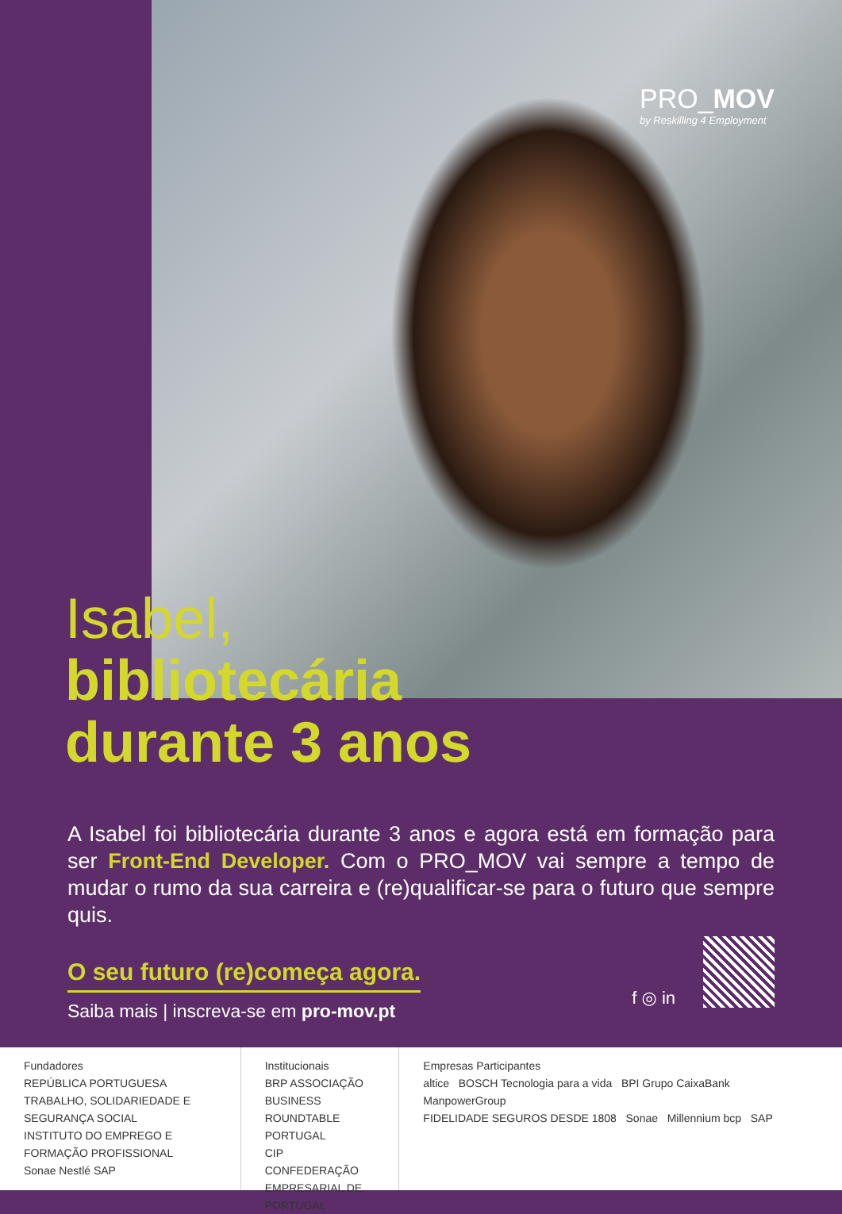PRO_MOV
by Reskilling 4 Employment
Isabel,
bibliotecária
durante 3 anos
A Isabel foi bibliotecária durante 3 anos e agora está em formação para ser Front-End Developer. Com o PRO_MOV vai sempre a tempo de mudar o rumo da sua carreira e (re)qualificar-se para o futuro que sempre quis.
O seu futuro (re)começa agora.
Saiba mais | inscreva-se em pro-mov.pt
f ◎ in
Fundadores
REPÚBLICA PORTUGUESA TRABALHO, SOLIDARIEDADE E SEGURANÇA SOCIAL
INSTITUTO DO EMPREGO E FORMAÇÃO PROFISSIONAL
Sonae Nestlé SAP
Institucionais
BRP ASSOCIAÇÃO BUSINESS ROUNDTABLE PORTUGAL
CIP CONFEDERAÇÃO EMPRESARIAL DE PORTUGAL
Empresas Participantes
altice BOSCH Tecnologia para a vida BPI Grupo CaixaBank ManpowerGroup
FIDELIDADE SEGUROS DESDE 1808 Sonae Millennium bcp SAP